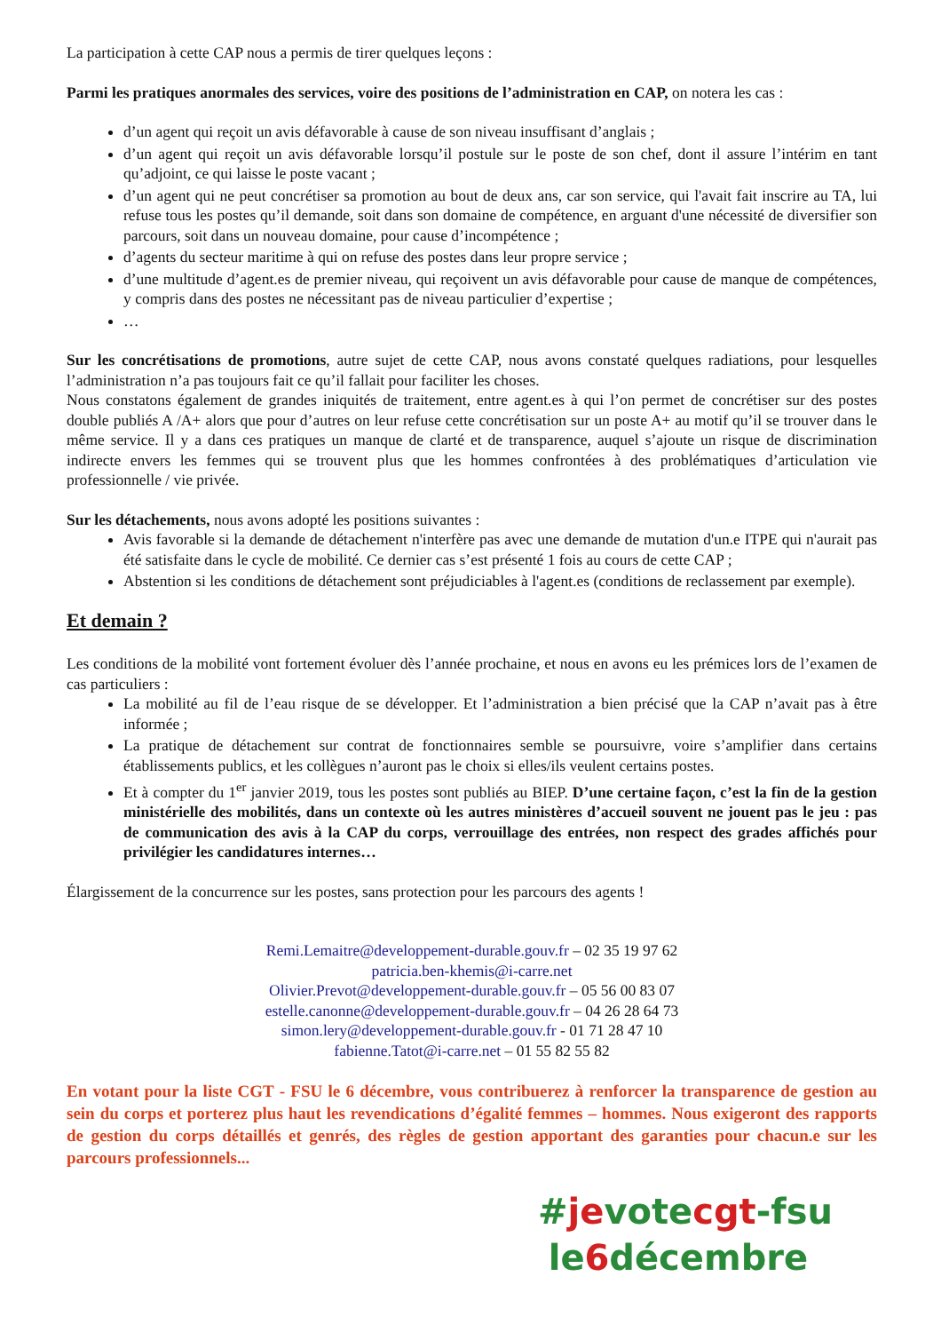La participation à cette CAP nous a permis de tirer quelques leçons :
Parmi les pratiques anormales des services, voire des positions de l’administration en CAP, on notera les cas :
d’un agent qui reçoit un avis défavorable à cause de son niveau insuffisant d’anglais ;
d’un agent qui reçoit un avis défavorable lorsqu’il postule sur le poste de son chef, dont il assure l’intérim en tant qu’adjoint, ce qui laisse le poste vacant ;
d’un agent qui ne peut concrétiser sa promotion au bout de deux ans, car son service, qui l'avait fait inscrire au TA, lui refuse tous les postes qu’il demande, soit dans son domaine de compétence, en arguant d'une nécessité de diversifier son parcours, soit dans un nouveau domaine, pour cause d’incompétence ;
d’agents du secteur maritime à qui on refuse des postes dans leur propre service ;
d’une multitude d’agent.es de premier niveau, qui reçoivent un avis défavorable pour cause de manque de compétences, y compris dans des postes ne nécessitant pas de niveau particulier d’expertise ;
…
Sur les concrétisations de promotions, autre sujet de cette CAP, nous avons constaté quelques radiations, pour lesquelles l’administration n’a pas toujours fait ce qu’il fallait pour faciliter les choses.
Nous constatons également de grandes iniquités de traitement, entre agent.es à qui l’on permet de concrétiser sur des postes double publiés A /A+ alors que pour d’autres on leur refuse cette concrétisation sur un poste A+ au motif qu’il se trouver dans le même service. Il y a dans ces pratiques un manque de clarté et de transparence, auquel s’ajoute un risque de discrimination indirecte envers les femmes qui se trouvent plus que les hommes confrontées à des problématiques d’articulation vie professionnelle / vie privée.
Sur les détachements, nous avons adopté les positions suivantes :
Avis favorable si la demande de détachement n'interfère pas avec une demande de mutation d'un.e ITPE qui n'aurait pas été satisfaite dans le cycle de mobilité. Ce dernier cas s’est présenté 1 fois au cours de cette CAP ;
Abstention si les conditions de détachement sont préjudiciables à l'agent.es (conditions de reclassement par exemple).
Et demain ?
Les conditions de la mobilité vont fortement évoluer dès l’année prochaine, et nous en avons eu les prémices lors de l’examen de cas particuliers :
La mobilité au fil de l’eau risque de se développer. Et l’administration a bien précisé que la CAP n’avait pas à être informée ;
La pratique de détachement sur contrat de fonctionnaires semble se poursuivre, voire s’amplifier dans certains établissements publics, et les collègues n’auront pas le choix si elles/ils veulent certains postes.
Et à compter du 1<sup>er</sup> janvier 2019, tous les postes sont publiés au BIEP. D’une certaine façon, c’est la fin de la gestion ministérielle des mobilités, dans un contexte où les autres ministères d’accueil souvent ne jouent pas le jeu : pas de communication des avis à la CAP du corps, verrouillage des entrées, non respect des grades affichés pour privilégier les candidatures internes…
Élargissement de la concurrence sur les postes, sans protection pour les parcours des agents !
Remi.Lemaitre@developpement-durable.gouv.fr – 02 35 19 97 62
patricia.ben-khemis@i-carre.net
Olivier.Prevot@developpement-durable.gouv.fr – 05 56 00 83 07
estelle.canonne@developpement-durable.gouv.fr – 04 26 28 64 73
simon.lery@developpement-durable.gouv.fr - 01 71 28 47 10
fabienne.Tatot@i-carre.net – 01 55 82 55 82
En votant pour la liste CGT - FSU le 6 décembre, vous contribuerez à renforcer la transparence de gestion au sein du corps et porterez plus haut les revendications d’égalité femmes – hommes. Nous exigeront des rapports de gestion du corps détaillés et genrés, des règles de gestion apportant des garanties pour chacun.e sur les parcours professionnels...
#je vote cgt-fsu
le 6 décembre